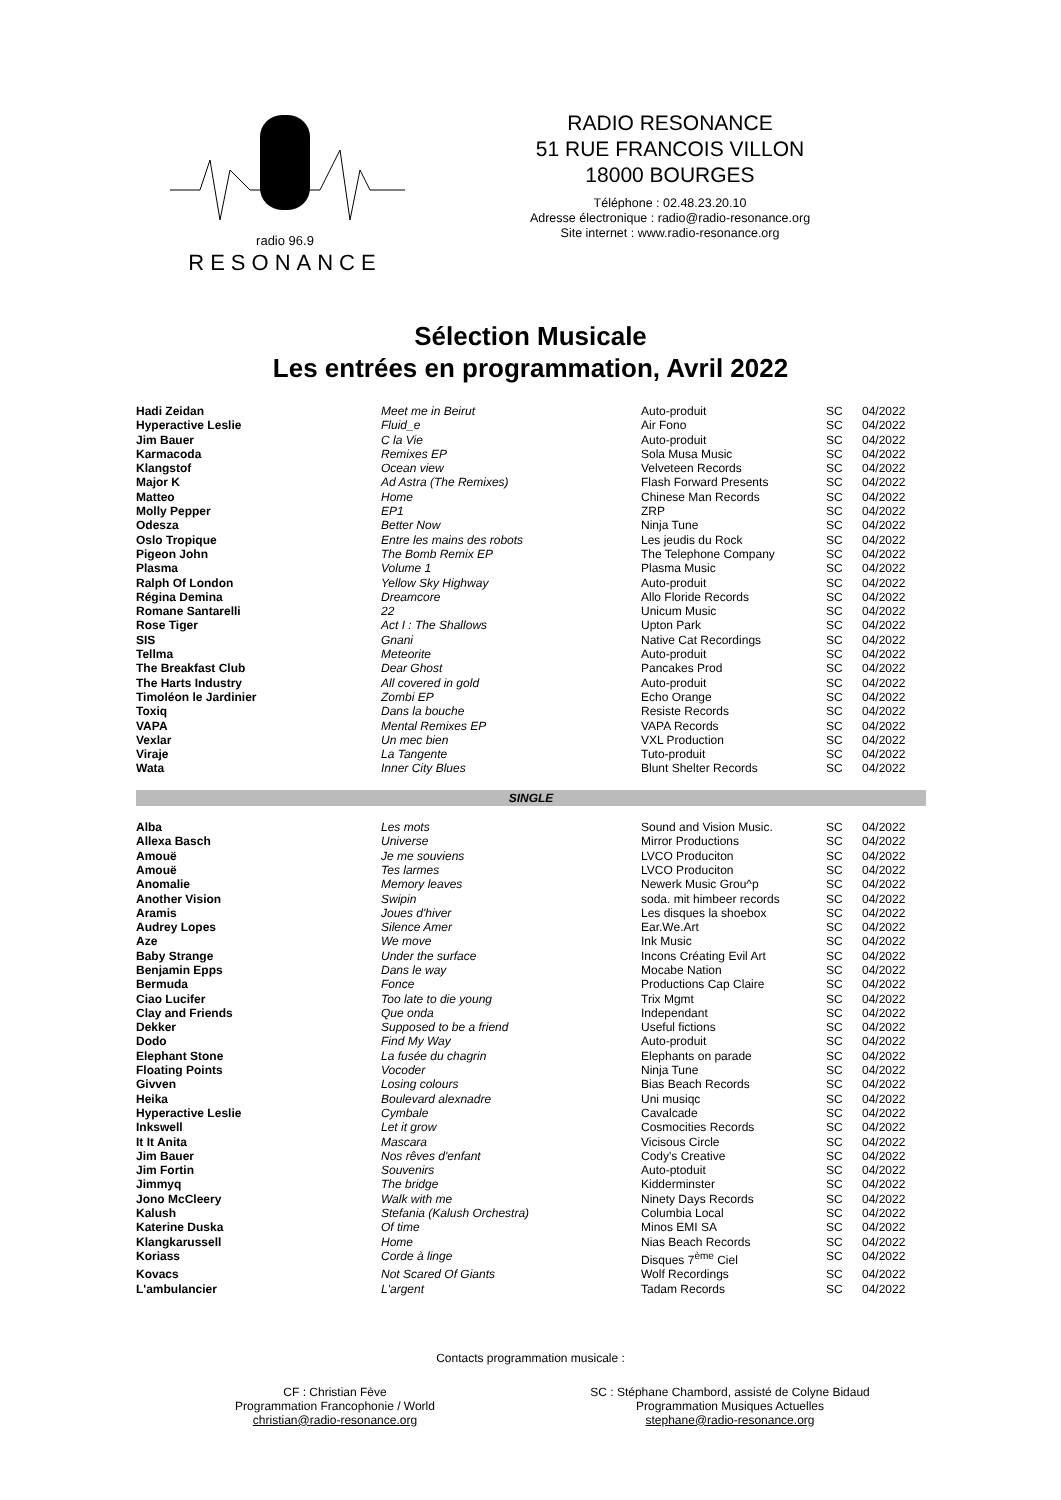radio 96.9
RESONANCE
RADIO RESONANCE
51 RUE FRANCOIS VILLON
18000 BOURGES
Téléphone : 02.48.23.20.10
Adresse électronique : radio@radio-resonance.org
Site internet : www.radio-resonance.org
Sélection Musicale
Les entrées en programmation, Avril 2022
| Hadi Zeidan | Meet me in Beirut | Auto-produit | SC | 04/2022 |
| Hyperactive Leslie | Fluid_e | Air Fono | SC | 04/2022 |
| Jim Bauer | C la Vie | Auto-produit | SC | 04/2022 |
| Karmacoda | Remixes EP | Sola Musa Music | SC | 04/2022 |
| Klangstof | Ocean view | Velveteen Records | SC | 04/2022 |
| Major K | Ad Astra (The Remixes) | Flash Forward Presents | SC | 04/2022 |
| Matteo | Home | Chinese Man Records | SC | 04/2022 |
| Molly Pepper | EP1 | ZRP | SC | 04/2022 |
| Odesza | Better Now | Ninja Tune | SC | 04/2022 |
| Oslo Tropique | Entre les mains des robots | Les jeudis du Rock | SC | 04/2022 |
| Pigeon John | The Bomb Remix EP | The Telephone Company | SC | 04/2022 |
| Plasma | Volume 1 | Plasma Music | SC | 04/2022 |
| Ralph Of London | Yellow Sky Highway | Auto-produit | SC | 04/2022 |
| Régina Demina | Dreamcore | Allo Floride Records | SC | 04/2022 |
| Romane Santarelli | 22 | Unicum Music | SC | 04/2022 |
| Rose Tiger | Act I : The Shallows | Upton Park | SC | 04/2022 |
| SIS | Gnani | Native Cat Recordings | SC | 04/2022 |
| Tellma | Meteorite | Auto-produit | SC | 04/2022 |
| The Breakfast Club | Dear Ghost | Pancakes Prod | SC | 04/2022 |
| The Harts Industry | All covered in gold | Auto-produit | SC | 04/2022 |
| Timoléon le Jardinier | Zombi EP | Echo Orange | SC | 04/2022 |
| Toxiq | Dans la bouche | Resiste Records | SC | 04/2022 |
| VAPA | Mental Remixes EP | VAPA Records | SC | 04/2022 |
| Vexlar | Un mec bien | VXL Production | SC | 04/2022 |
| Viraje | La Tangente | Tuto-produit | SC | 04/2022 |
| Wata | Inner City Blues | Blunt Shelter Records | SC | 04/2022 |
| SINGLE | | | | |
| Alba | Les mots | Sound and Vision Music. | SC | 04/2022 |
| Allexa Basch | Universe | Mirror Productions | SC | 04/2022 |
| Amouë | Je me souviens | LVCO Produciton | SC | 04/2022 |
| Amouë | Tes larmes | LVCO Produciton | SC | 04/2022 |
| Anomalie | Memory leaves | Newerk Music Grou^p | SC | 04/2022 |
| Another Vision | Swipin | soda. mit himbeer records | SC | 04/2022 |
| Aramis | Joues d'hiver | Les disques la shoebox | SC | 04/2022 |
| Audrey Lopes | Silence Amer | Ear.We.Art | SC | 04/2022 |
| Aze | We move | Ink Music | SC | 04/2022 |
| Baby Strange | Under the surface | Incons Créating Evil Art | SC | 04/2022 |
| Benjamin Epps | Dans le way | Mocabe Nation | SC | 04/2022 |
| Bermuda | Fonce | Productions Cap Claire | SC | 04/2022 |
| Ciao Lucifer | Too late to die young | Trix Mgmt | SC | 04/2022 |
| Clay and Friends | Que onda | Independant | SC | 04/2022 |
| Dekker | Supposed to be a friend | Useful fictions | SC | 04/2022 |
| Dodo | Find My Way | Auto-produit | SC | 04/2022 |
| Elephant Stone | La fusée du chagrin | Elephants on parade | SC | 04/2022 |
| Floating Points | Vocoder | Ninja Tune | SC | 04/2022 |
| Givven | Losing colours | Bias Beach Records | SC | 04/2022 |
| Heika | Boulevard alexnadre | Uni musiqc | SC | 04/2022 |
| Hyperactive Leslie | Cymbale | Cavalcade | SC | 04/2022 |
| Inkswell | Let it grow | Cosmocities Records | SC | 04/2022 |
| It It Anita | Mascara | Vicisous Circle | SC | 04/2022 |
| Jim Bauer | Nos rêves d'enfant | Cody's Creative | SC | 04/2022 |
| Jim Fortin | Souvenirs | Auto-ptoduit | SC | 04/2022 |
| Jimmyq | The bridge | Kidderminster | SC | 04/2022 |
| Jono McCleery | Walk with me | Ninety Days Records | SC | 04/2022 |
| Kalush | Stefania (Kalush Orchestra) | Columbia Local | SC | 04/2022 |
| Katerine Duska | Of time | Minos EMI SA | SC | 04/2022 |
| Klangkarussell | Home | Nias Beach Records | SC | 04/2022 |
| Koriass | Corde à linge | Disques 7<sup>ème</sup> Ciel | SC | 04/2022 |
| Kovacs | Not Scared Of Giants | Wolf Recordings | SC | 04/2022 |
| L'ambulancier | L'argent | Tadam Records | SC | 04/2022 |
Contacts programmation musicale :
CF : Christian Fève
Programmation Francophonie / World
christian@radio-resonance.org
SC : Stéphane Chambord, assisté de Colyne Bidaud
Programmation Musiques Actuelles
stephane@radio-resonance.org